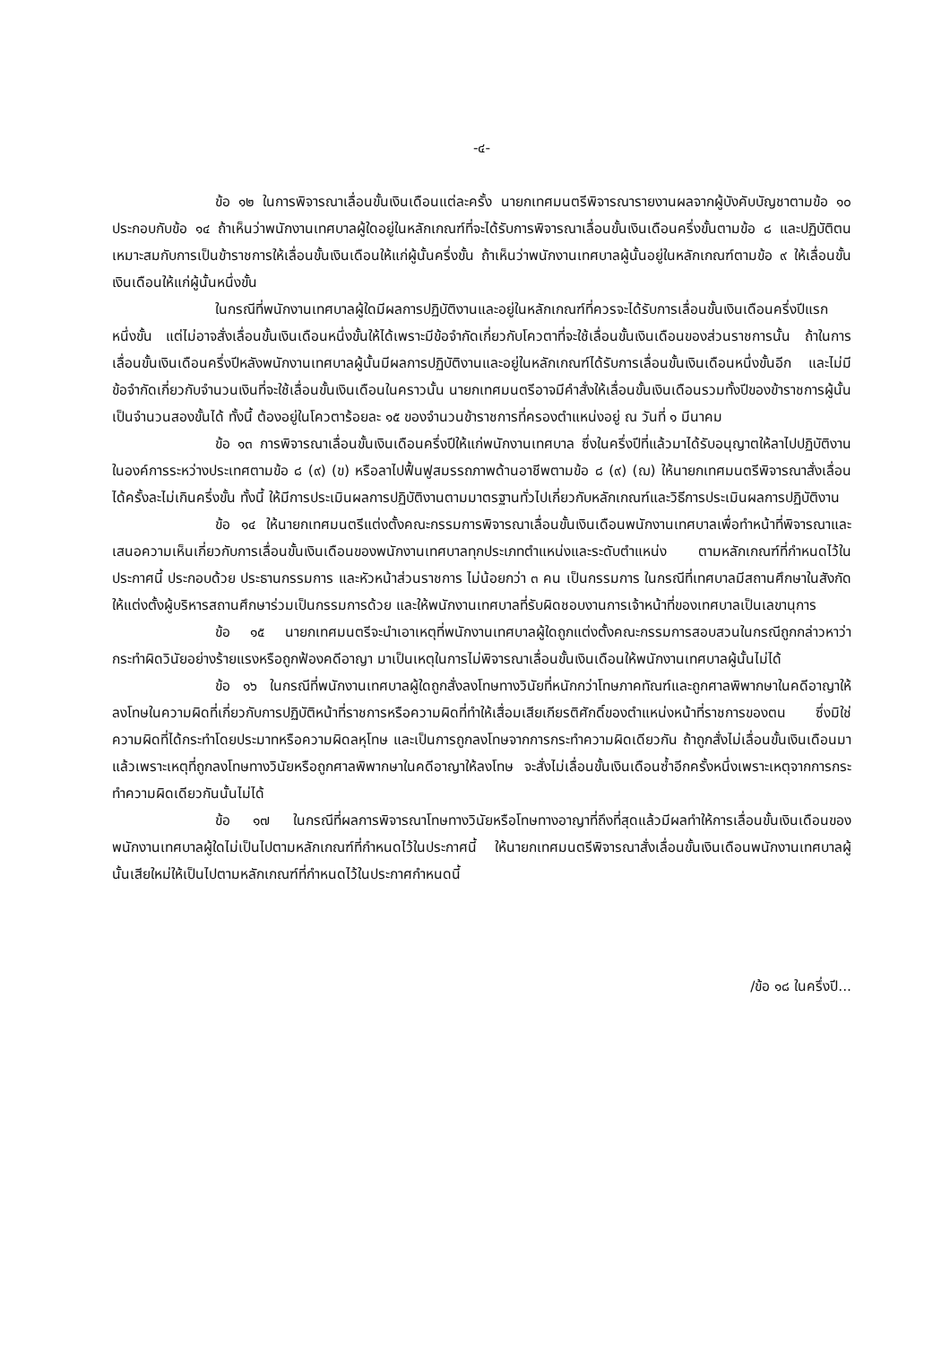-๔-
ข้อ ๑๒ ในการพิจารณาเลื่อนขั้นเงินเดือนแต่ละครั้ง นายกเทศมนตรีพิจารณารายงานผลจากผู้บังคับบัญชาตามข้อ ๑๐ ประกอบกับข้อ ๑๔ ถ้าเห็นว่าพนักงานเทศบาลผู้ใดอยู่ในหลักเกณฑ์ที่จะได้รับการพิจารณาเลื่อนขั้นเงินเดือนครึ่งขั้นตามข้อ ๘ และปฏิบัติตนเหมาะสมกับการเป็นข้าราชการให้เลื่อนขั้นเงินเดือนให้แก่ผู้นั้นครึ่งขั้น ถ้าเห็นว่าพนักงานเทศบาลผู้นั้นอยู่ในหลักเกณฑ์ตามข้อ ๙ ให้เลื่อนขั้นเงินเดือนให้แก่ผู้นั้นหนึ่งขั้น
ในกรณีที่พนักงานเทศบาลผู้ใดมีผลการปฏิบัติงานและอยู่ในหลักเกณฑ์ที่ควรจะได้รับการเลื่อนขั้นเงินเดือนครึ่งปีแรกหนึ่งขั้น แต่ไม่อาจสั่งเลื่อนขั้นเงินเดือนหนึ่งขั้นให้ได้เพราะมีข้อจำกัดเกี่ยวกับโควตาที่จะใช้เลื่อนขั้นเงินเดือนของส่วนราชการนั้น ถ้าในการเลื่อนขั้นเงินเดือนครึ่งปีหลังพนักงานเทศบาลผู้นั้นมีผลการปฏิบัติงานและอยู่ในหลักเกณฑ์ได้รับการเลื่อนขั้นเงินเดือนหนึ่งขั้นอีก และไม่มีข้อจำกัดเกี่ยวกับจำนวนเงินที่จะใช้เลื่อนขั้นเงินเดือนในคราวนั้น นายกเทศมนตรีอาจมีคำสั่งให้เลื่อนขั้นเงินเดือนรวมทั้งปีของข้าราชการผู้นั้นเป็นจำนวนสองขั้นได้ ทั้งนี้ ต้องอยู่ในโควตาร้อยละ ๑๕ ของจำนวนข้าราชการที่ครองตำแหน่งอยู่ ณ วันที่ ๑ มีนาคม
ข้อ ๑๓ การพิจารณาเลื่อนขั้นเงินเดือนครึ่งปีให้แก่พนักงานเทศบาล ซึ่งในครึ่งปีที่แล้วมาได้รับอนุญาตให้ลาไปปฏิบัติงานในองค์การระหว่างประเทศตามข้อ ๘ (๙) (ข) หรือลาไปฟื้นฟูสมรรถภาพด้านอาชีพตามข้อ ๘ (๙) (ฌ) ให้นายกเทศมนตรีพิจารณาสั่งเลื่อนได้ครั้งละไม่เกินครึ่งขั้น ทั้งนี้ ให้มีการประเมินผลการปฏิบัติงานตามมาตรฐานทั่วไปเกี่ยวกับหลักเกณฑ์และวิธีการประเมินผลการปฏิบัติงาน
ข้อ ๑๔ ให้นายกเทศมนตรีแต่งตั้งคณะกรรมการพิจารณาเลื่อนขั้นเงินเดือนพนักงานเทศบาลเพื่อทำหน้าที่พิจารณาและเสนอความเห็นเกี่ยวกับการเลื่อนขั้นเงินเดือนของพนักงานเทศบาลทุกประเภทตำแหน่งและระดับตำแหน่ง ตามหลักเกณฑ์ที่กำหนดไว้ในประกาศนี้ ประกอบด้วย ประธานกรรมการ และหัวหน้าส่วนราชการ ไม่น้อยกว่า ๓ คน เป็นกรรมการ ในกรณีที่เทศบาลมีสถานศึกษาในสังกัดให้แต่งตั้งผู้บริหารสถานศึกษาร่วมเป็นกรรมการด้วย และให้พนักงานเทศบาลที่รับผิดชอบงานการเจ้าหน้าที่ของเทศบาลเป็นเลขานุการ
ข้อ ๑๕ นายกเทศมนตรีจะนำเอาเหตุที่พนักงานเทศบาลผู้ใดถูกแต่งตั้งคณะกรรมการสอบสวนในกรณีถูกกล่าวหาว่ากระทำผิดวินัยอย่างร้ายแรงหรือถูกฟ้องคดีอาญา มาเป็นเหตุในการไม่พิจารณาเลื่อนขั้นเงินเดือนให้พนักงานเทศบาลผู้นั้นไม่ได้
ข้อ ๑๖ ในกรณีที่พนักงานเทศบาลผู้ใดถูกสั่งลงโทษทางวินัยที่หนักกว่าโทษภาคทัณฑ์และถูกศาลพิพากษาในคดีอาญาให้ลงโทษในความผิดที่เกี่ยวกับการปฏิบัติหน้าที่ราชการหรือความผิดที่ทำให้เสื่อมเสียเกียรติศักดิ์ของตำแหน่งหน้าที่ราชการของตน ซึ่งมิใช่ความผิดที่ได้กระทำโดยประมาทหรือความผิดลหุโทษ และเป็นการถูกลงโทษจากการกระทำความผิดเดียวกัน ถ้าถูกสั่งไม่เลื่อนขั้นเงินเดือนมาแล้วเพราะเหตุที่ถูกลงโทษทางวินัยหรือถูกศาลพิพากษาในคดีอาญาให้ลงโทษ จะสั่งไม่เลื่อนขั้นเงินเดือนซ้ำอีกครั้งหนึ่งเพราะเหตุจากการกระทำความผิดเดียวกันนั้นไม่ได้
ข้อ ๑๗ ในกรณีที่ผลการพิจารณาโทษทางวินัยหรือโทษทางอาญาที่ถึงที่สุดแล้วมีผลทำให้การเลื่อนขั้นเงินเดือนของพนักงานเทศบาลผู้ใดไม่เป็นไปตามหลักเกณฑ์ที่กำหนดไว้ในประกาศนี้ ให้นายกเทศมนตรีพิจารณาสั่งเลื่อนขั้นเงินเดือนพนักงานเทศบาลผู้นั้นเสียใหม่ให้เป็นไปตามหลักเกณฑ์ที่กำหนดไว้ในประกาศกำหนดนี้
/ข้อ ๑๘ ในครึ่งปี...